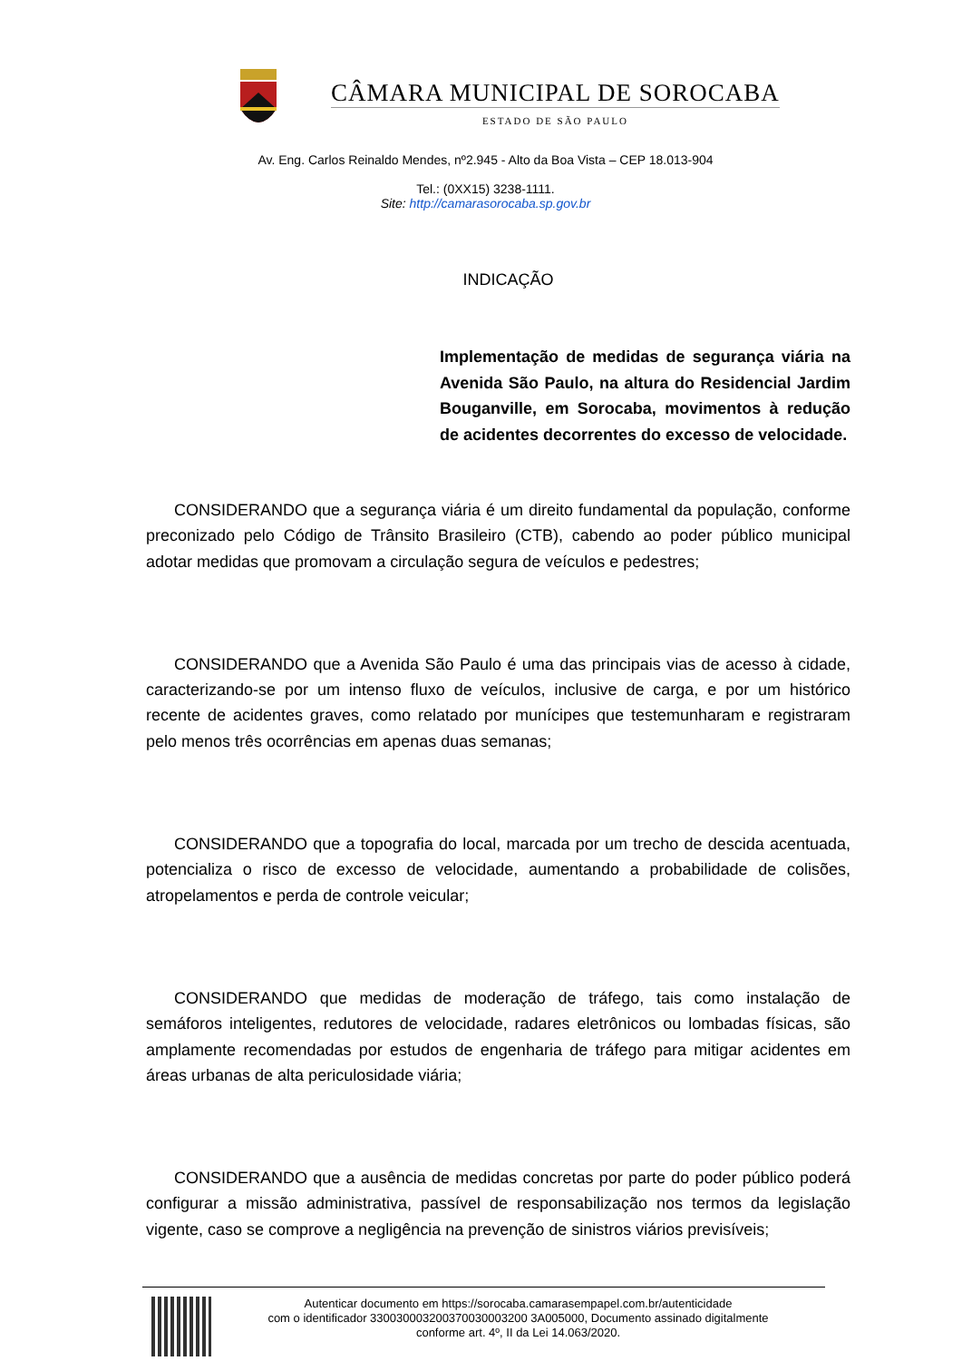CÂMARA MUNICIPAL DE SOROCABA
ESTADO DE SÃO PAULO
Av. Eng. Carlos Reinaldo Mendes, nº2.945 - Alto da Boa Vista – CEP 18.013-904
Tel.: (0XX15) 3238-1111.
Site: http://camarasorocaba.sp.gov.br
INDICAÇÃO
Implementação de medidas de segurança viária na Avenida São Paulo, na altura do Residencial Jardim Bouganville, em Sorocaba, movimentos à redução de acidentes decorrentes do excesso de velocidade.
CONSIDERANDO que a segurança viária é um direito fundamental da população, conforme preconizado pelo Código de Trânsito Brasileiro (CTB), cabendo ao poder público municipal adotar medidas que promovam a circulação segura de veículos e pedestres;
CONSIDERANDO que a Avenida São Paulo é uma das principais vias de acesso à cidade, caracterizando-se por um intenso fluxo de veículos, inclusive de carga, e por um histórico recente de acidentes graves, como relatado por munícipes que testemunharam e registraram pelo menos três ocorrências em apenas duas semanas;
CONSIDERANDO que a topografia do local, marcada por um trecho de descida acentuada, potencializa o risco de excesso de velocidade, aumentando a probabilidade de colisões, atropelamentos e perda de controle veicular;
CONSIDERANDO que medidas de moderação de tráfego, tais como instalação de semáforos inteligentes, redutores de velocidade, radares eletrônicos ou lombadas físicas, são amplamente recomendadas por estudos de engenharia de tráfego para mitigar acidentes em áreas urbanas de alta periculosidade viária;
CONSIDERANDO que a ausência de medidas concretas por parte do poder público poderá configurar a missão administrativa, passível de responsabilização nos termos da legislação vigente, caso se comprove a negligência na prevenção de sinistros viários previsíveis;
Autenticar documento em https://sorocaba.camarasempapel.com.br/autenticidade
com o identificador 330030003200370030003200 3A005000, Documento assinado digitalmente
conforme art. 4º, II da Lei 14.063/2020.